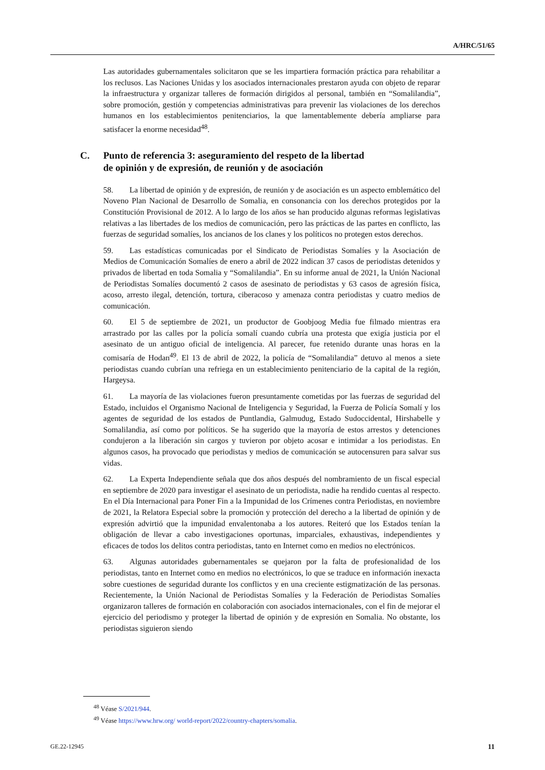A/HRC/51/65
Las autoridades gubernamentales solicitaron que se les impartiera formación práctica para rehabilitar a los reclusos. Las Naciones Unidas y los asociados internacionales prestaron ayuda con objeto de reparar la infraestructura y organizar talleres de formación dirigidos al personal, también en “Somalilandia”, sobre promoción, gestión y competencias administrativas para prevenir las violaciones de los derechos humanos en los establecimientos penitenciarios, la que lamentablemente debería ampliarse para satisfacer la enorme necesidad<sup>48</sup>.
C. Punto de referencia 3: aseguramiento del respeto de la libertad
de opinión y de expresión, de reunión y de asociación
58. La libertad de opinión y de expresión, de reunión y de asociación es un aspecto emblemático del Noveno Plan Nacional de Desarrollo de Somalia, en consonancia con los derechos protegidos por la Constitución Provisional de 2012. A lo largo de los años se han producido algunas reformas legislativas relativas a las libertades de los medios de comunicación, pero las prácticas de las partes en conflicto, las fuerzas de seguridad somalíes, los ancianos de los clanes y los políticos no protegen estos derechos.
59. Las estadísticas comunicadas por el Sindicato de Periodistas Somalíes y la Asociación de Medios de Comunicación Somalíes de enero a abril de 2022 indican 37 casos de periodistas detenidos y privados de libertad en toda Somalia y “Somalilandia”. En su informe anual de 2021, la Unión Nacional de Periodistas Somalíes documentó 2 casos de asesinato de periodistas y 63 casos de agresión física, acoso, arresto ilegal, detención, tortura, ciberacoso y amenaza contra periodistas y cuatro medios de comunicación.
60. El 5 de septiembre de 2021, un productor de Goobjoog Media fue filmado mientras era arrastrado por las calles por la policía somalí cuando cubría una protesta que exigía justicia por el asesinato de un antiguo oficial de inteligencia. Al parecer, fue retenido durante unas horas en la comisaría de Hodan<sup>49</sup>. El 13 de abril de 2022, la policía de “Somalilandia” detuvo al menos a siete periodistas cuando cubrían una refriega en un establecimiento penitenciario de la capital de la región, Hargeysa.
61. La mayoría de las violaciones fueron presuntamente cometidas por las fuerzas de seguridad del Estado, incluidos el Organismo Nacional de Inteligencia y Seguridad, la Fuerza de Policía Somalí y los agentes de seguridad de los estados de Puntlandia, Galmudug, Estado Sudoccidental, Hirshabelle y Somalilandia, así como por políticos. Se ha sugerido que la mayoría de estos arrestos y detenciones condujeron a la liberación sin cargos y tuvieron por objeto acosar e intimidar a los periodistas. En algunos casos, ha provocado que periodistas y medios de comunicación se autocensuren para salvar sus vidas.
62. La Experta Independiente señala que dos años después del nombramiento de un fiscal especial en septiembre de 2020 para investigar el asesinato de un periodista, nadie ha rendido cuentas al respecto. En el Día Internacional para Poner Fin a la Impunidad de los Crímenes contra Periodistas, en noviembre de 2021, la Relatora Especial sobre la promoción y protección del derecho a la libertad de opinión y de expresión advirtió que la impunidad envalentonaba a los autores. Reiteró que los Estados tenían la obligación de llevar a cabo investigaciones oportunas, imparciales, exhaustivas, independientes y eficaces de todos los delitos contra periodistas, tanto en Internet como en medios no electrónicos.
63. Algunas autoridades gubernamentales se quejaron por la falta de profesionalidad de los periodistas, tanto en Internet como en medios no electrónicos, lo que se traduce en información inexacta sobre cuestiones de seguridad durante los conflictos y en una creciente estigmatización de las personas. Recientemente, la Unión Nacional de Periodistas Somalíes y la Federación de Periodistas Somalíes organizaron talleres de formación en colaboración con asociados internacionales, con el fin de mejorar el ejercicio del periodismo y proteger la libertad de opinión y de expresión en Somalia. No obstante, los periodistas siguieron siendo
<sup>48</sup> Véase S/2021/944.
<sup>49</sup> Véase https://www.hrw.org/ world-report/2022/country-chapters/somalia.
GE.22-12945 11